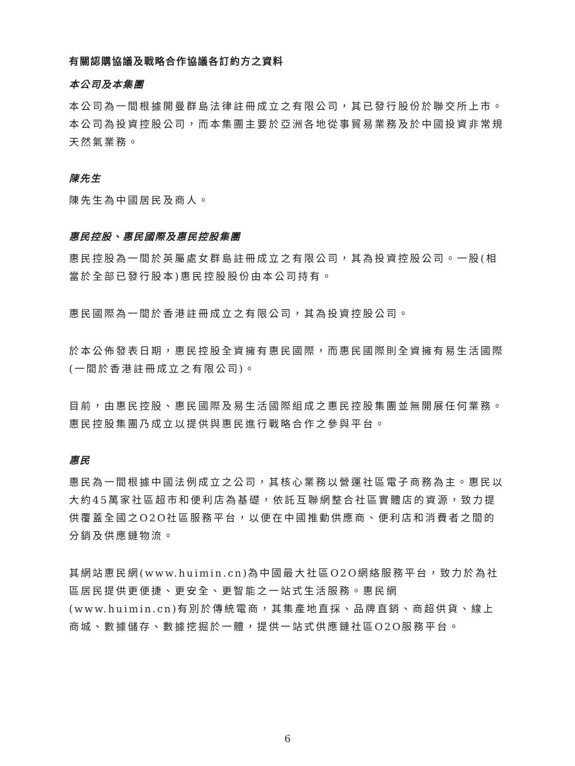有關認購協議及戰略合作協議各訂約方之資料
本公司及本集團
本公司為一間根據開曼群島法律註冊成立之有限公司，其已發行股份於聯交所上市。本公司為投資控股公司，而本集團主要於亞洲各地從事貿易業務及於中國投資非常規天然氣業務。
陳先生
陳先生為中國居民及商人。
惠民控股、惠民國際及惠民控股集團
惠民控股為一間於英屬處女群島註冊成立之有限公司，其為投資控股公司。一股(相當於全部已發行股本)惠民控股股份由本公司持有。
惠民國際為一間於香港註冊成立之有限公司，其為投資控股公司。
於本公佈發表日期，惠民控股全資擁有惠民國際，而惠民國際則全資擁有易生活國際(一間於香港註冊成立之有限公司)。
目前，由惠民控股、惠民國際及易生活國際組成之惠民控股集團並無開展任何業務。惠民控股集團乃成立以提供與惠民進行戰略合作之參與平台。
惠民
惠民為一間根據中國法例成立之公司，其核心業務以營運社區電子商務為主。惠民以大約45萬家社區超市和便利店為基礎，依託互聯網整合社區實體店的資源，致力提供覆蓋全國之O2O社區服務平台，以便在中國推動供應商、便利店和消費者之間的分銷及供應鏈物流。
其網站惠民網(www.huimin.cn)為中國最大社區O2O網絡服務平台，致力於為社區居民提供更便捷、更安全、更智能之一站式生活服務。惠民網(www.huimin.cn)有別於傳統電商，其集產地直採、品牌直銷、商超供貨、線上商城、數據儲存、數據挖掘於一體，提供一站式供應鏈社區O2O服務平台。
6